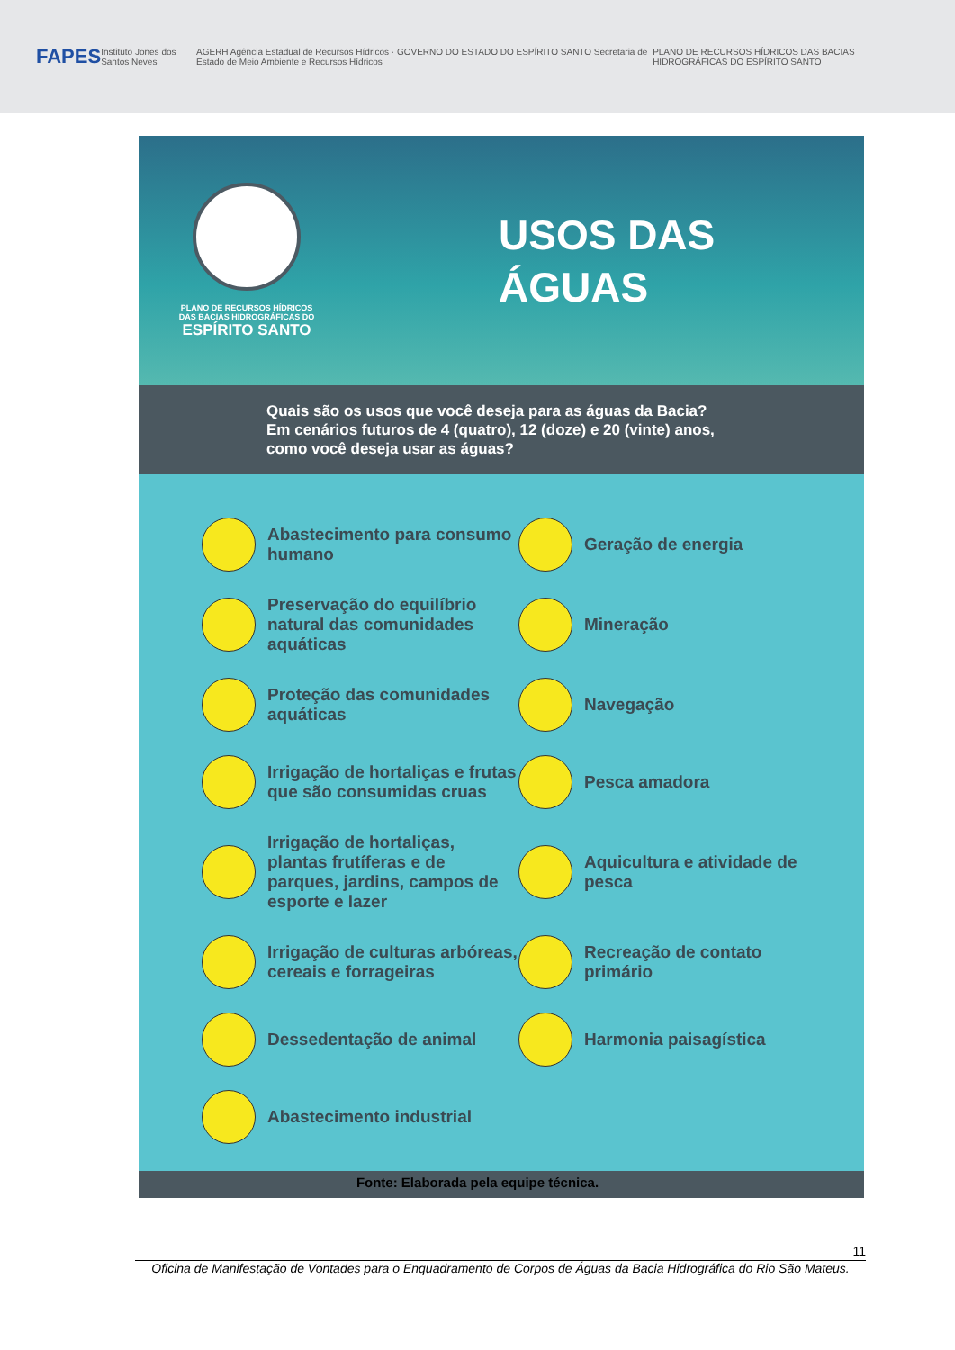FAPES Instituto Jones dos Santos Neves AGERH Agência Estadual de Recursos Hídricos · GOVERNO DO ESTADO DO ESPÍRITO SANTO Secretaria de Estado de Meio Ambiente e Recursos Hídricos PLANO DE RECURSOS HÍDRICOS DAS BACIAS HIDROGRÁFICAS DO ESPÍRITO SANTO
PLANO DE RECURSOS HÍDRICOS
DAS BACIAS HIDROGRÁFICAS DO
ESPÍRITO SANTO
USOS DAS
ÁGUAS
Quais são os usos que você deseja para as águas da Bacia?
Em cenários futuros de 4 (quatro), 12 (doze) e 20 (vinte) anos,
como você deseja usar as águas?
Abastecimento para consumo humano
Geração de energia
Preservação do equilíbrio natural das comunidades aquáticas
Mineração
Proteção das comunidades aquáticas
Navegação
Irrigação de hortaliças e frutas que são consumidas cruas
Pesca amadora
Irrigação de hortaliças, plantas frutíferas e de parques, jardins, campos de esporte e lazer
Aquicultura e atividade de pesca
Irrigação de culturas arbóreas, cereais e forrageiras
Recreação de contato primário
Dessedentação de animal
Harmonia paisagística
Abastecimento industrial
Fonte: Elaborada pela equipe técnica.
11
Oficina de Manifestação de Vontades para o Enquadramento de Corpos de Águas da Bacia Hidrográfica do Rio São Mateus.